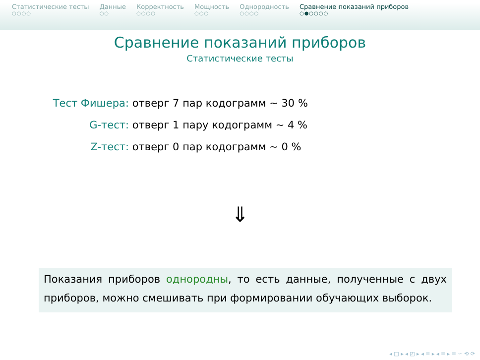Статистические тесты
○○○○
Данные
○○
Корректность
○○○○
Мощность
○○○
Однородность
○○○○
Сравнение показаний приборов
○●○○○○
Сравнение показаний приборов
Статистические тесты
Тест Фишера: отверг 7 пар кодограмм ∼ 30 %
G-тест: отверг 1 пару кодограмм ∼ 4 %
Z-тест: отверг 0 пар кодограмм ∼ 0 %
⇓
Показания приборов однородны, то есть данные, полученные с двух приборов, можно смешивать при формировании обучающих выборок.
◂ □ ▸ ◂ ◰ ▸ ◂ ≡ ▸ ◂ ≡ ▸ ≡ ∽ ⟲ ⟳